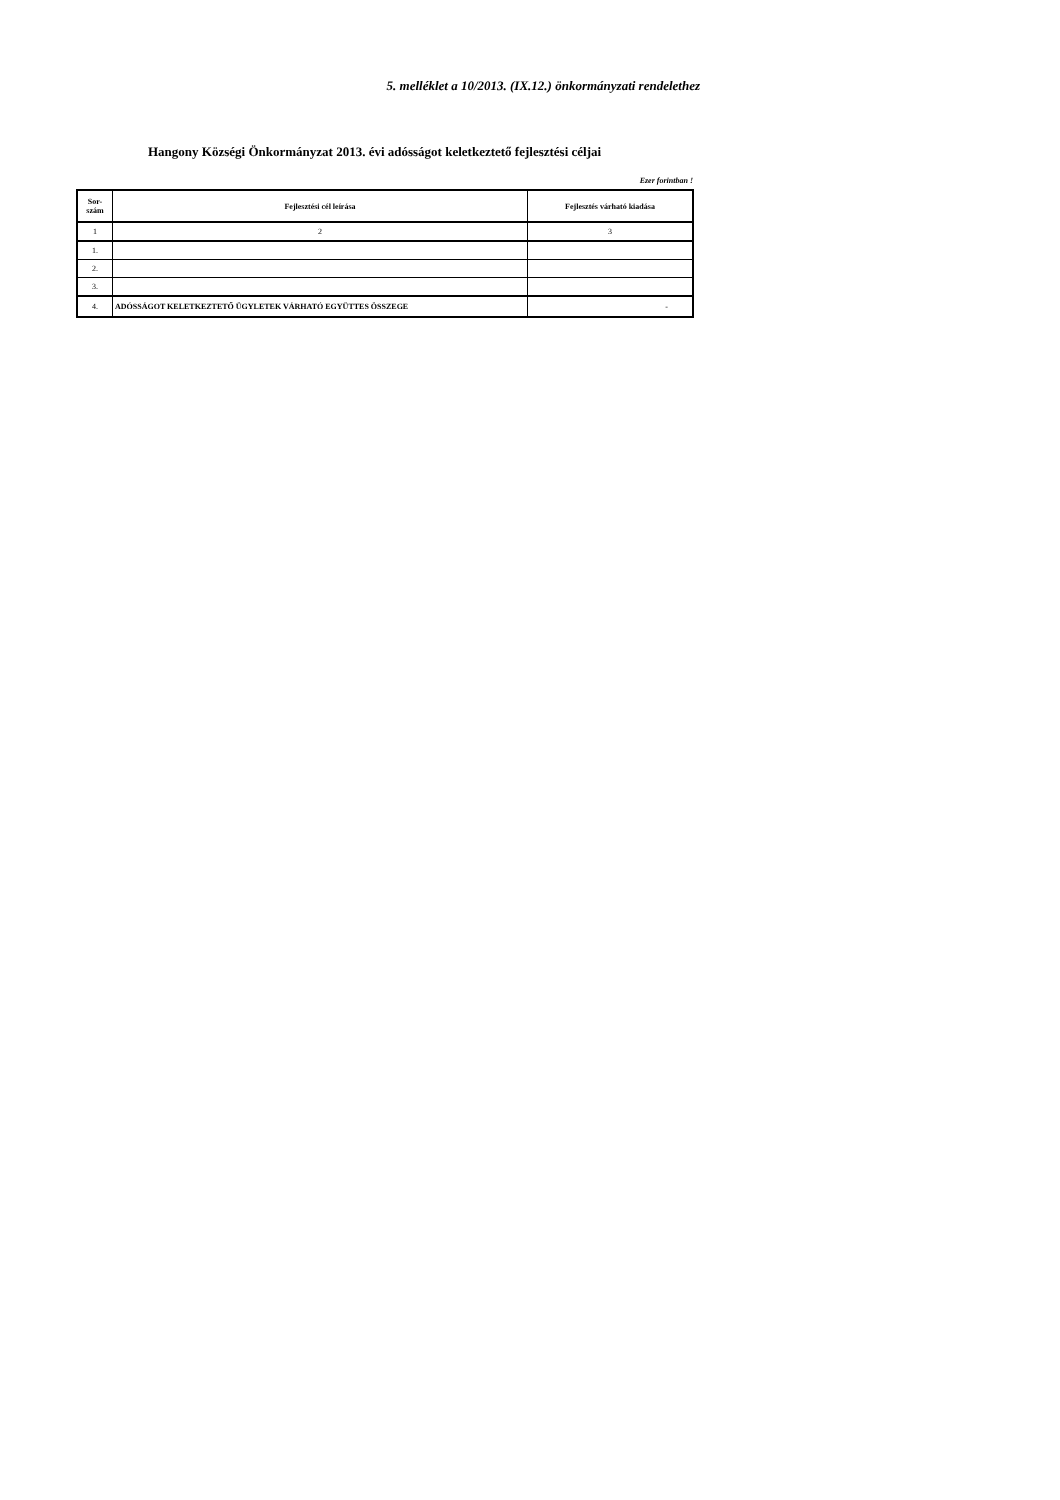5. melléklet a 10/2013. (IX.12.) önkormányzati rendelethez
Hangony Községi Önkormányzat 2013. évi adósságot keletkeztető fejlesztési céljai
Ezer forintban !
| Sor- szám | Fejlesztési cél leírása | Fejlesztés várható kiadása |
| --- | --- | --- |
| 1 | 2 | 3 |
| 1. | | |
| 2. | | |
| 3. | | |
| 4. | ADÓSSÁGOT KELETKEZTETŐ ÜGYLETEK VÁRHATÓ EGYÜTTES ÖSSZEGE | - |